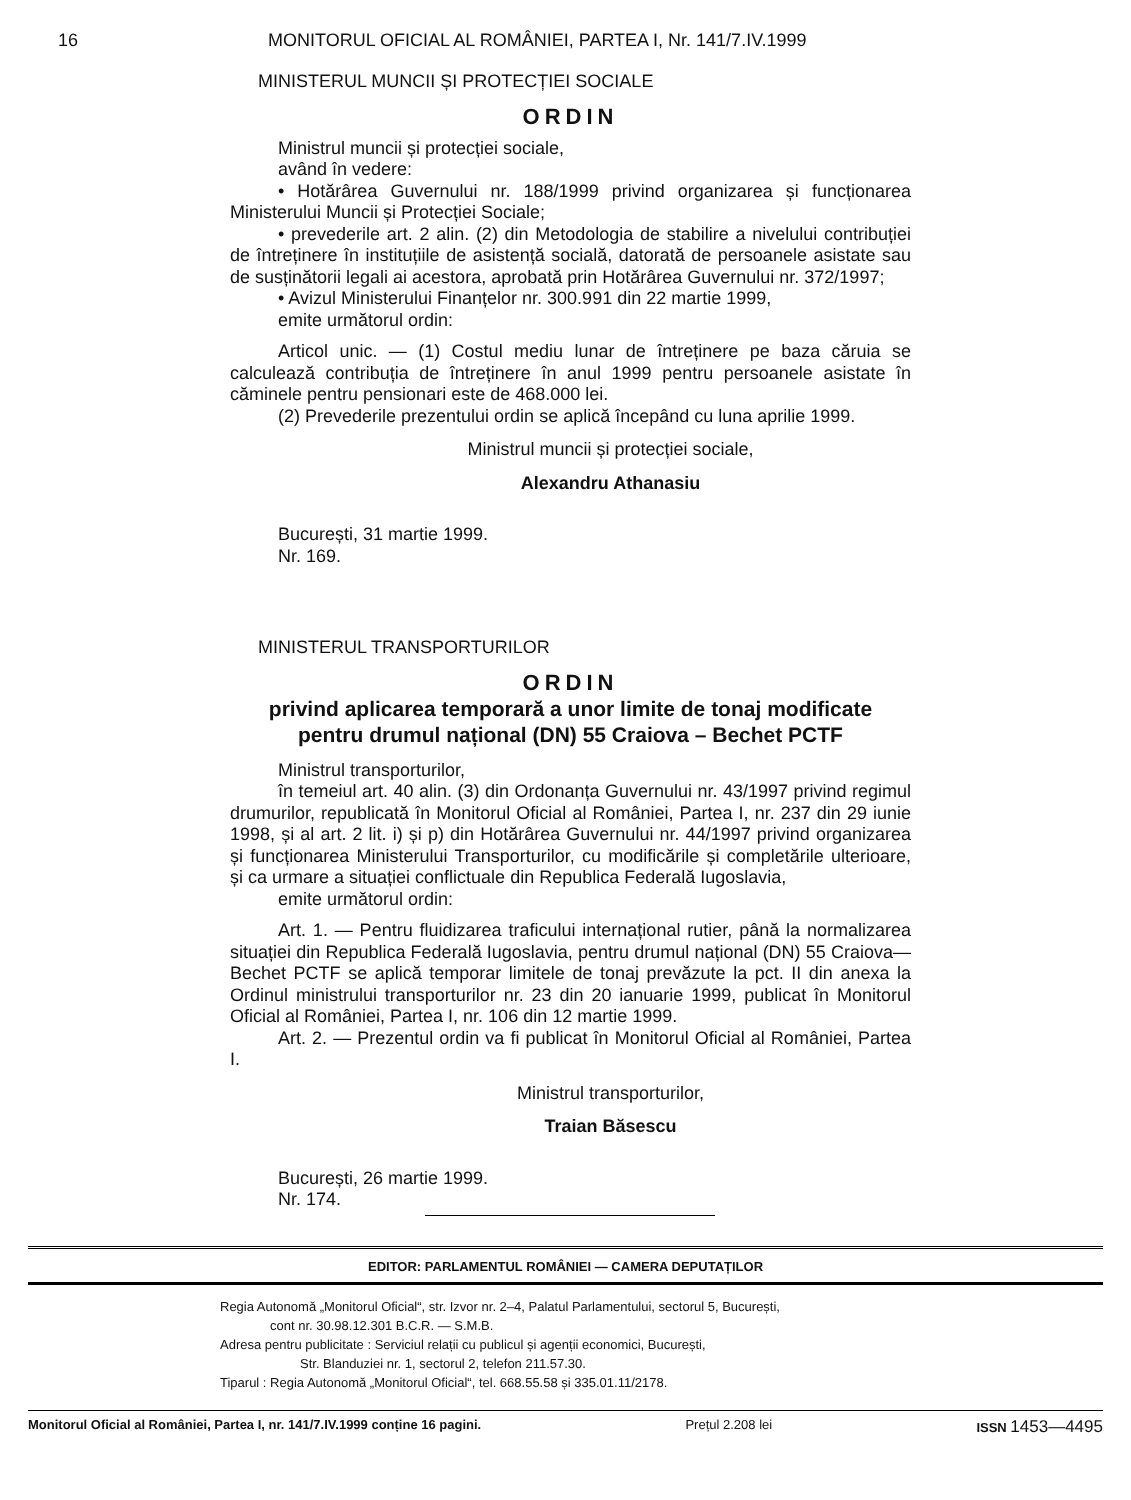16 MONITORUL OFICIAL AL ROMÂNIEI, PARTEA I, Nr. 141/7.IV.1999
MINISTERUL MUNCII ȘI PROTECȚIEI SOCIALE
ORDIN
Ministrul muncii și protecției sociale,
având în vedere:
• Hotărârea Guvernului nr. 188/1999 privind organizarea și funcționarea Ministerului Muncii și Protecției Sociale;
• prevederile art. 2 alin. (2) din Metodologia de stabilire a nivelului contribuției de întreținere în instituțiile de asistență socială, datorată de persoanele asistate sau de susținătorii legali ai acestora, aprobată prin Hotărârea Guvernului nr. 372/1997;
• Avizul Ministerului Finanțelor nr. 300.991 din 22 martie 1999,
emite următorul ordin:
Articol unic. — (1) Costul mediu lunar de întreținere pe baza căruia se calculează contribuția de întreținere în anul 1999 pentru persoanele asistate în căminele pentru pensionari este de 468.000 lei.
(2) Prevederile prezentului ordin se aplică începând cu luna aprilie 1999.
Ministrul muncii și protecției sociale,
Alexandru Athanasiu
București, 31 martie 1999.
Nr. 169.
MINISTERUL TRANSPORTURILOR
ORDIN
privind aplicarea temporară a unor limite de tonaj modificate
pentru drumul național (DN) 55 Craiova – Bechet PCTF
Ministrul transporturilor,
în temeiul art. 40 alin. (3) din Ordonanța Guvernului nr. 43/1997 privind regimul drumurilor, republicată în Monitorul Oficial al României, Partea I, nr. 237 din 29 iunie 1998, și al art. 2 lit. i) și p) din Hotărârea Guvernului nr. 44/1997 privind organizarea și funcționarea Ministerului Transporturilor, cu modificările și completările ulterioare, și ca urmare a situației conflictuale din Republica Federală Iugoslavia,
emite următorul ordin:
Art. 1. — Pentru fluidizarea traficului internațional rutier, până la normalizarea situației din Republica Federală Iugoslavia, pentru drumul național (DN) 55 Craiova—Bechet PCTF se aplică temporar limitele de tonaj prevăzute la pct. II din anexa la Ordinul ministrului transporturilor nr. 23 din 20 ianuarie 1999, publicat în Monitorul Oficial al României, Partea I, nr. 106 din 12 martie 1999.
Art. 2. — Prezentul ordin va fi publicat în Monitorul Oficial al României, Partea I.
Ministrul transporturilor,
Traian Băsescu
București, 26 martie 1999.
Nr. 174.
EDITOR: PARLAMENTUL ROMÂNIEI — CAMERA DEPUTAȚILOR
Regia Autonomă „Monitorul Oficial“, str. Izvor nr. 2–4, Palatul Parlamentului, sectorul 5, București,
cont nr. 30.98.12.301 B.C.R. — S.M.B.
Adresa pentru publicitate : Serviciul relații cu publicul și agenții economici, București,
Str. Blanduziei nr. 1, sectorul 2, telefon 211.57.30.
Tiparul : Regia Autonomă „Monitorul Oficial“, tel. 668.55.58 și 335.01.11/2178.
Monitorul Oficial al României, Partea I, nr. 141/7.IV.1999 conține 16 pagini. Prețul 2.208 lei ISSN 1453—4495